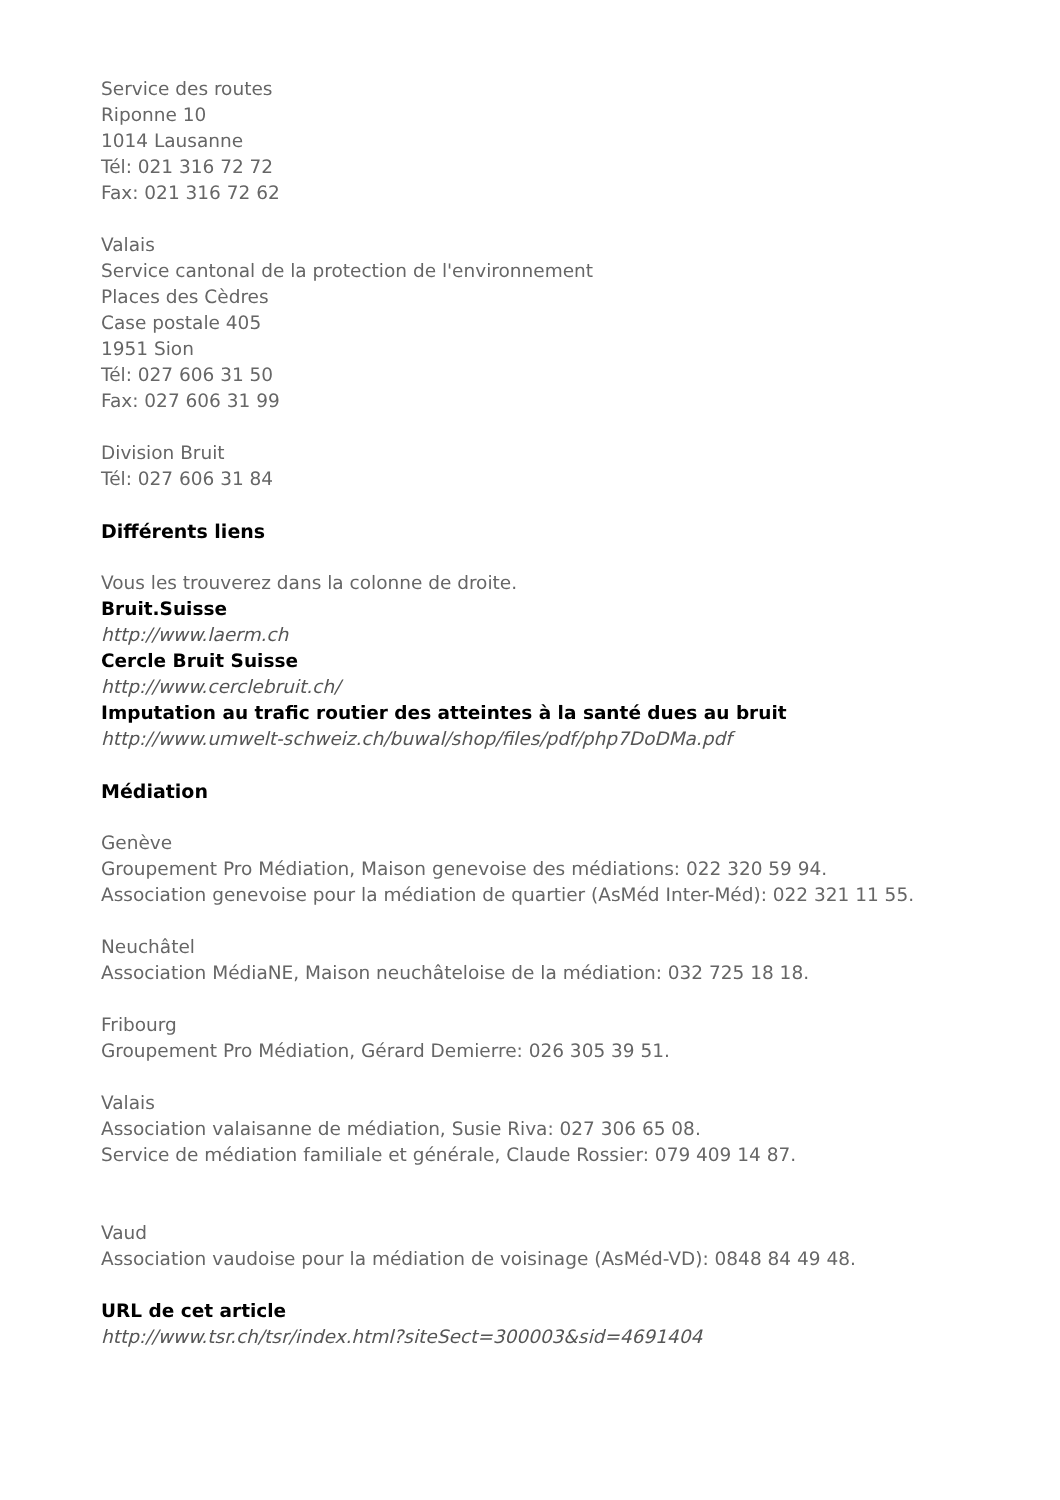Service des routes
Riponne 10
1014 Lausanne
Tél: 021 316 72 72
Fax: 021 316 72 62
Valais
Service cantonal de la protection de l'environnement
Places des Cèdres
Case postale 405
1951 Sion
Tél: 027 606 31 50
Fax: 027 606 31 99
Division Bruit
Tél: 027 606 31 84
Différents liens
Vous les trouverez dans la colonne de droite.
Bruit.Suisse
http://www.laerm.ch
Cercle Bruit Suisse
http://www.cerclebruit.ch/
Imputation au trafic routier des atteintes à la santé dues au bruit
http://www.umwelt-schweiz.ch/buwal/shop/files/pdf/php7DoDMa.pdf
Médiation
Genève
Groupement Pro Médiation, Maison genevoise des médiations: 022 320 59 94.
Association genevoise pour la médiation de quartier (AsMéd Inter-Méd): 022 321 11 55.
Neuchâtel
Association MédiaNE, Maison neuchâteloise de la médiation: 032 725 18 18.
Fribourg
Groupement Pro Médiation, Gérard Demierre: 026 305 39 51.
Valais
Association valaisanne de médiation, Susie Riva: 027 306 65 08.
Service de médiation familiale et générale, Claude Rossier: 079 409 14 87.
Vaud
Association vaudoise pour la médiation de voisinage (AsMéd-VD): 0848 84 49 48.
URL de cet article
http://www.tsr.ch/tsr/index.html?siteSect=300003&sid=4691404